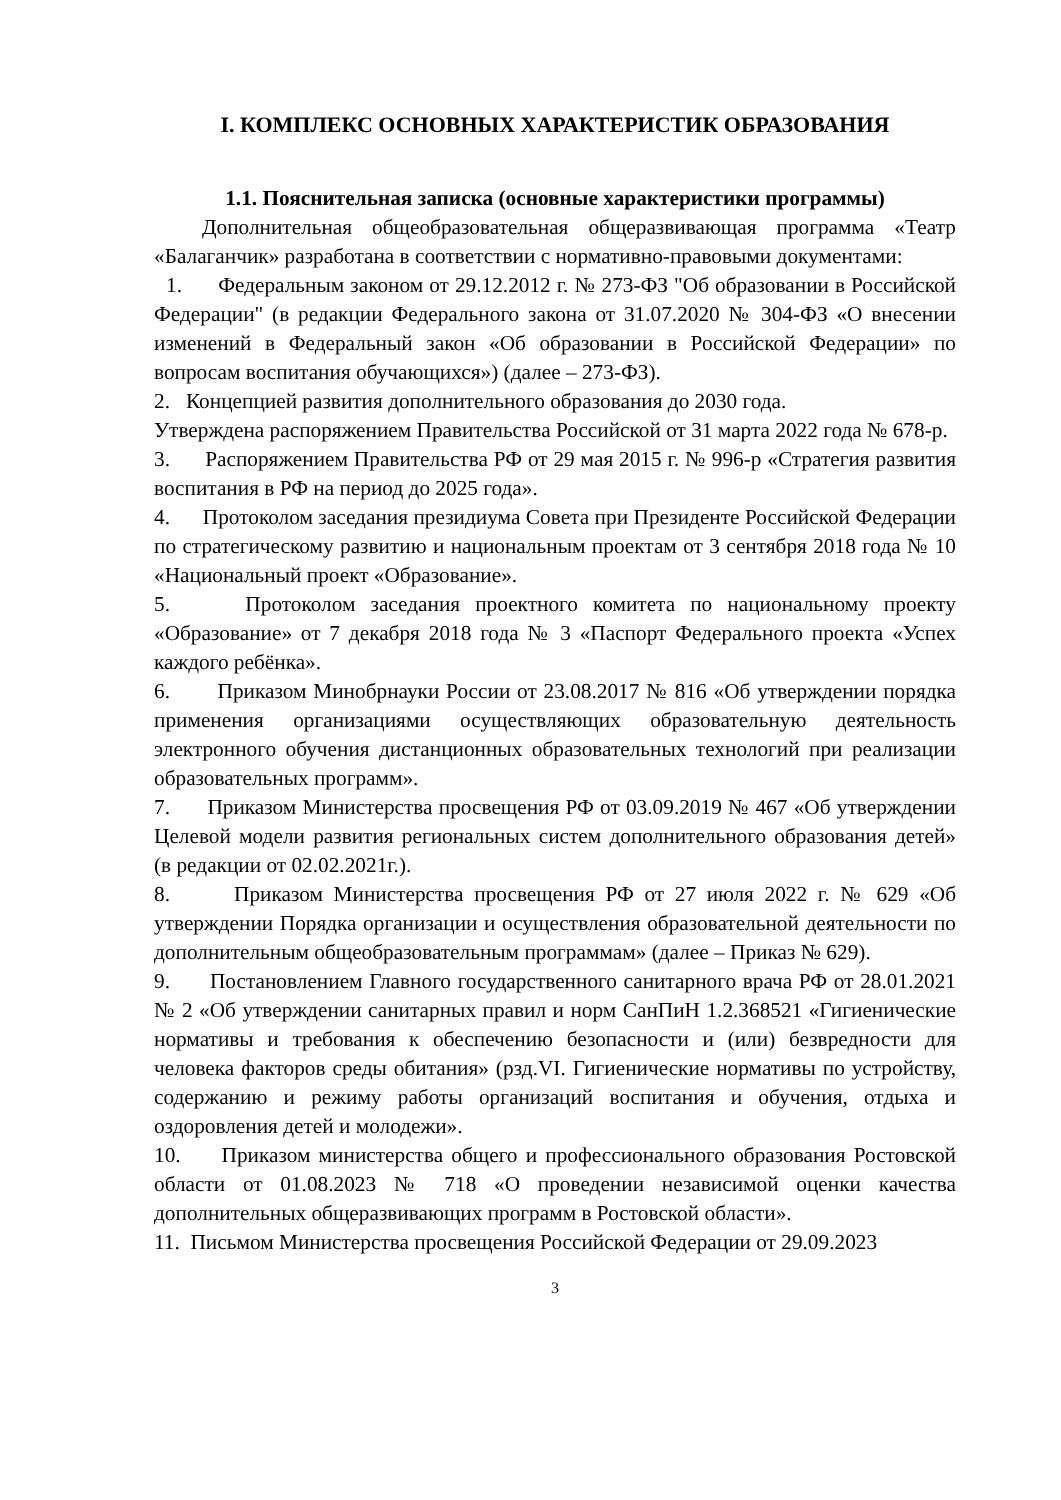I. КОМПЛЕКС ОСНОВНЫХ ХАРАКТЕРИСТИК ОБРАЗОВАНИЯ
1.1. Пояснительная записка (основные характеристики программы)
Дополнительная общеобразовательная общеразвивающая программа «Театр «Балаганчик» разработана в соответствии с нормативно-правовыми документами:
1. Федеральным законом от 29.12.2012 г. № 273-ФЗ "Об образовании в Российской Федерации" (в редакции Федерального закона от 31.07.2020 № 304-ФЗ «О внесении изменений в Федеральный закон «Об образовании в Российской Федерации» по вопросам воспитания обучающихся») (далее – 273-ФЗ).
2. Концепцией развития дополнительного образования до 2030 года.
Утверждена распоряжением Правительства Российской от 31 марта 2022 года № 678-р.
3. Распоряжением Правительства РФ от 29 мая 2015 г. № 996-р «Стратегия развития воспитания в РФ на период до 2025 года».
4. Протоколом заседания президиума Совета при Президенте Российской Федерации по стратегическому развитию и национальным проектам от 3 сентября 2018 года № 10 «Национальный проект «Образование».
5. Протоколом заседания проектного комитета по национальному проекту «Образование» от 7 декабря 2018 года № 3 «Паспорт Федерального проекта «Успех каждого ребёнка».
6. Приказом Минобрнауки России от 23.08.2017 № 816 «Об утверждении порядка применения организациями осуществляющих образовательную деятельность электронного обучения дистанционных образовательных технологий при реализации образовательных программ».
7. Приказом Министерства просвещения РФ от 03.09.2019 № 467 «Об утверждении Целевой модели развития региональных систем дополнительного образования детей» (в редакции от 02.02.2021г.).
8. Приказом Министерства просвещения РФ от 27 июля 2022 г. № 629 «Об утверждении Порядка организации и осуществления образовательной деятельности по дополнительным общеобразовательным программам» (далее – Приказ № 629).
9. Постановлением Главного государственного санитарного врача РФ от 28.01.2021 № 2 «Об утверждении санитарных правил и норм СанПиН 1.2.368521 «Гигиенические нормативы и требования к обеспечению безопасности и (или) безвредности для человека факторов среды обитания» (рзд.VI. Гигиенические нормативы по устройству, содержанию и режиму работы организаций воспитания и обучения, отдыха и оздоровления детей и молодежи».
10. Приказом министерства общего и профессионального образования Ростовской области от 01.08.2023 № 718 «О проведении независимой оценки качества дополнительных общеразвивающих программ в Ростовской области».
11. Письмом Министерства просвещения Российской Федерации от 29.09.2023
3